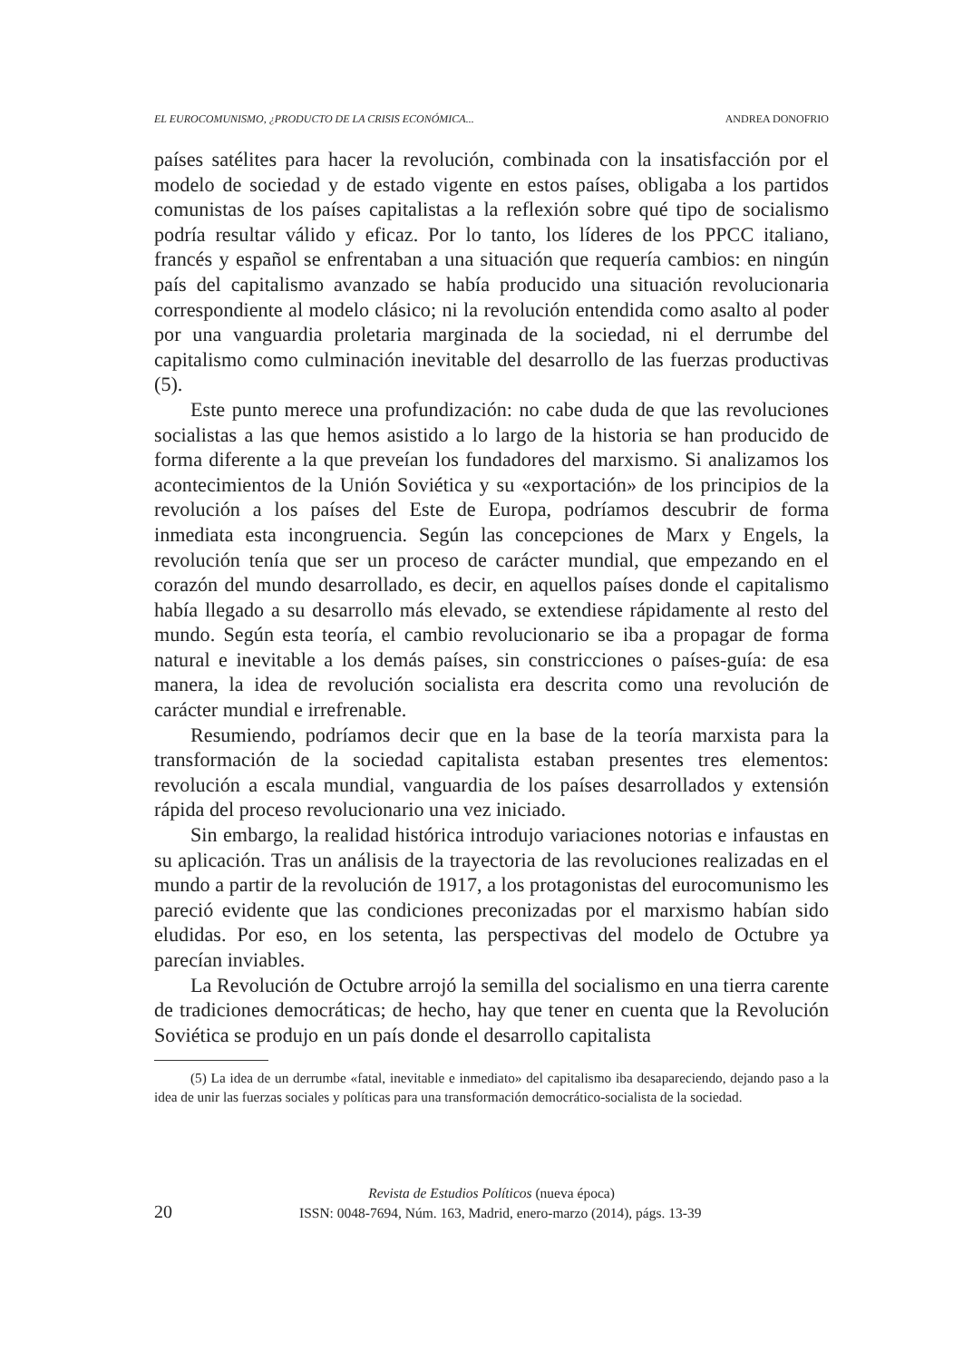EL EUROCOMUNISMO, ¿PRODUCTO DE LA CRISIS ECONÓMICA... ANDREA DONOFRIO
países satélites para hacer la revolución, combinada con la insatisfacción por el modelo de sociedad y de estado vigente en estos países, obligaba a los partidos comunistas de los países capitalistas a la reflexión sobre qué tipo de socialismo podría resultar válido y eficaz. Por lo tanto, los líderes de los PPCC italiano, francés y español se enfrentaban a una situación que requería cambios: en ningún país del capitalismo avanzado se había producido una situación revolucionaria correspondiente al modelo clásico; ni la revolución entendida como asalto al poder por una vanguardia proletaria marginada de la sociedad, ni el derrumbe del capitalismo como culminación inevitable del desarrollo de las fuerzas productivas (5).
Este punto merece una profundización: no cabe duda de que las revoluciones socialistas a las que hemos asistido a lo largo de la historia se han producido de forma diferente a la que preveían los fundadores del marxismo. Si analizamos los acontecimientos de la Unión Soviética y su «exportación» de los principios de la revolución a los países del Este de Europa, podríamos descubrir de forma inmediata esta incongruencia. Según las concepciones de Marx y Engels, la revolución tenía que ser un proceso de carácter mundial, que empezando en el corazón del mundo desarrollado, es decir, en aquellos países donde el capitalismo había llegado a su desarrollo más elevado, se extendiese rápidamente al resto del mundo. Según esta teoría, el cambio revolucionario se iba a propagar de forma natural e inevitable a los demás países, sin constricciones o países-guía: de esa manera, la idea de revolución socialista era descrita como una revolución de carácter mundial e irrefrenable.
Resumiendo, podríamos decir que en la base de la teoría marxista para la transformación de la sociedad capitalista estaban presentes tres elementos: revolución a escala mundial, vanguardia de los países desarrollados y extensión rápida del proceso revolucionario una vez iniciado.
Sin embargo, la realidad histórica introdujo variaciones notorias e infaustas en su aplicación. Tras un análisis de la trayectoria de las revoluciones realizadas en el mundo a partir de la revolución de 1917, a los protagonistas del eurocomunismo les pareció evidente que las condiciones preconizadas por el marxismo habían sido eludidas. Por eso, en los setenta, las perspectivas del modelo de Octubre ya parecían inviables.
La Revolución de Octubre arrojó la semilla del socialismo en una tierra carente de tradiciones democráticas; de hecho, hay que tener en cuenta que la Revolución Soviética se produjo en un país donde el desarrollo capitalista
(5) La idea de un derrumbe «fatal, inevitable e inmediato» del capitalismo iba desapareciendo, dejando paso a la idea de unir las fuerzas sociales y políticas para una transformación democrático-socialista de la sociedad.
Revista de Estudios Políticos (nueva época)
20 ISSN: 0048-7694, Núm. 163, Madrid, enero-marzo (2014), págs. 13-39